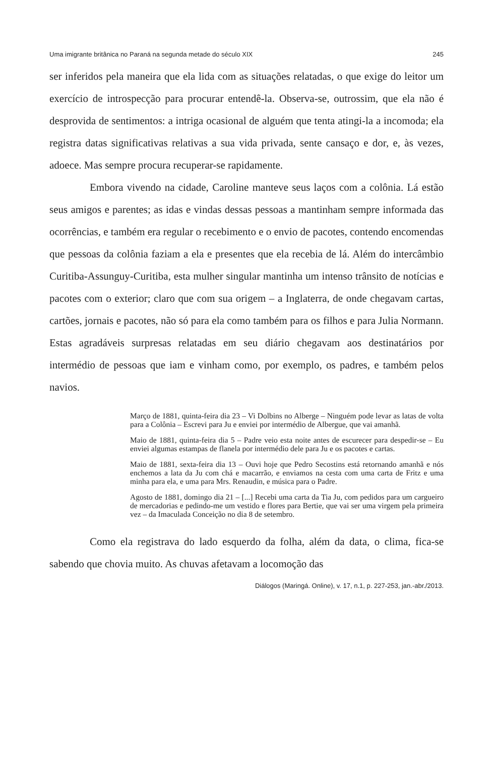Uma imigrante britânica no Paraná na segunda metade do século XIX 245
ser inferidos pela maneira que ela lida com as situações relatadas, o que exige do leitor um exercício de introspecção para procurar entendê-la. Observa-se, outrossim, que ela não é desprovida de sentimentos: a intriga ocasional de alguém que tenta atingi-la a incomoda; ela registra datas significativas relativas a sua vida privada, sente cansaço e dor, e, às vezes, adoece. Mas sempre procura recuperar-se rapidamente.
Embora vivendo na cidade, Caroline manteve seus laços com a colônia. Lá estão seus amigos e parentes; as idas e vindas dessas pessoas a mantinham sempre informada das ocorrências, e também era regular o recebimento e o envio de pacotes, contendo encomendas que pessoas da colônia faziam a ela e presentes que ela recebia de lá. Além do intercâmbio Curitiba-Assunguy-Curitiba, esta mulher singular mantinha um intenso trânsito de notícias e pacotes com o exterior; claro que com sua origem – a Inglaterra, de onde chegavam cartas, cartões, jornais e pacotes, não só para ela como também para os filhos e para Julia Normann. Estas agradáveis surpresas relatadas em seu diário chegavam aos destinatários por intermédio de pessoas que iam e vinham como, por exemplo, os padres, e também pelos navios.
Março de 1881, quinta-feira dia 23 – Vi Dolbins no Alberge – Ninguém pode levar as latas de volta para a Colônia – Escrevi para Ju e enviei por intermédio de Albergue, que vai amanhã.
Maio de 1881, quinta-feira dia 5 – Padre veio esta noite antes de escurecer para despedir-se – Eu enviei algumas estampas de flanela por intermédio dele para Ju e os pacotes e cartas.
Maio de 1881, sexta-feira dia 13 – Ouvi hoje que Pedro Secostins está retornando amanhã e nós enchemos a lata da Ju com chá e macarrão, e enviamos na cesta com uma carta de Fritz e uma minha para ela, e uma para Mrs. Renaudin, e música para o Padre.
Agosto de 1881, domingo dia 21 – [...] Recebi uma carta da Tia Ju, com pedidos para um cargueiro de mercadorias e pedindo-me um vestido e flores para Bertie, que vai ser uma virgem pela primeira vez – da Imaculada Conceição no dia 8 de setembro.
Como ela registrava do lado esquerdo da folha, além da data, o clima, fica-se sabendo que chovia muito. As chuvas afetavam a locomoção das
Diálogos (Maringá. Online), v. 17, n.1, p. 227-253, jan.-abr./2013.